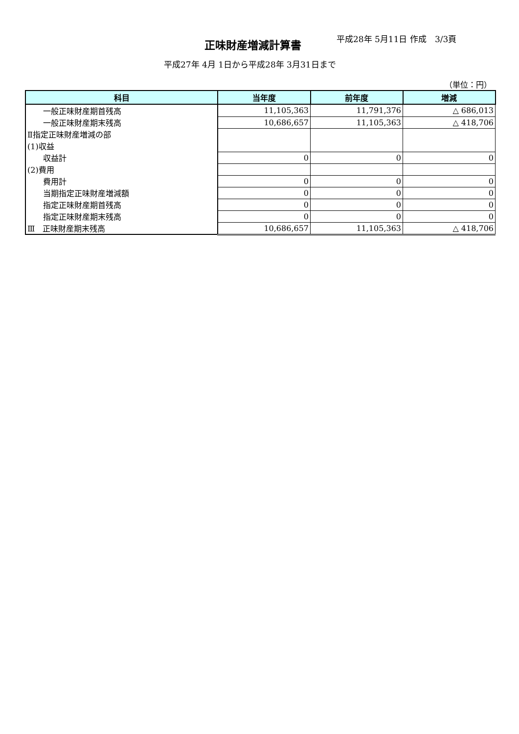平成28年 5月11日 作成　3/3頁
正味財産増減計算書
平成27年 4月 1日から平成28年 3月31日まで
（単位：円）
| 科目 | 当年度 | 前年度 | 増減 |
| --- | --- | --- | --- |
| 一般正味財産期首残高 | 11,105,363 | 11,791,376 | △ 686,013 |
| 一般正味財産期末残高 | 10,686,657 | 11,105,363 | △ 418,706 |
| Ⅱ指定正味財産増減の部 | | | |
| (1)収益 | | | |
| 収益計 | 0 | 0 | 0 |
| (2)費用 | | | |
| 費用計 | 0 | 0 | 0 |
| 当期指定正味財産増減額 | 0 | 0 | 0 |
| 指定正味財産期首残高 | 0 | 0 | 0 |
| 指定正味財産期末残高 | 0 | 0 | 0 |
| Ⅲ 正味財産期末残高 | 10,686,657 | 11,105,363 | △ 418,706 |